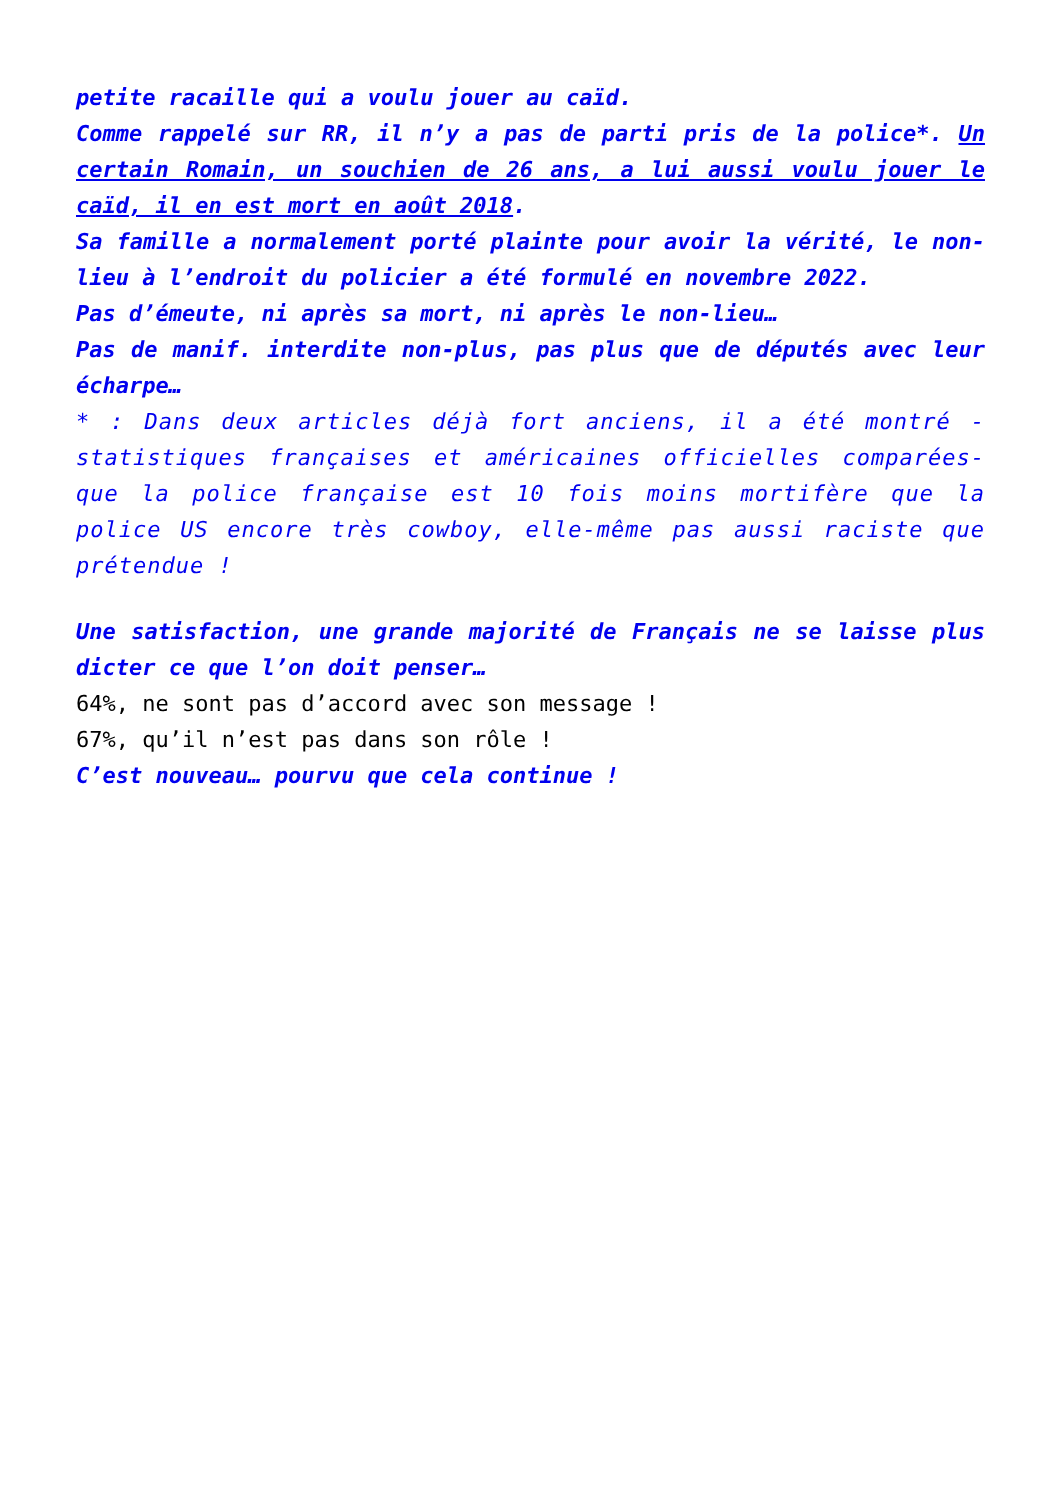petite racaille qui a voulu jouer au caïd.
Comme rappelé sur RR, il n’y a pas de parti pris de la police*. Un certain Romain, un souchien de 26 ans, a lui aussi voulu jouer le caïd, il en est mort en août 2018.
Sa famille a normalement porté plainte pour avoir la vérité, le non-lieu à l’endroit du policier a été formulé en novembre 2022.
Pas d’émeute, ni après sa mort, ni après le non-lieu…
Pas de manif. interdite non-plus, pas plus que de députés avec leur écharpe…
* : Dans deux articles déjà fort anciens, il a été montré - statistiques françaises et américaines officielles comparées- que la police française est 10 fois moins mortifère que la police US encore très cowboy, elle-même pas aussi raciste que prétendue !
Une satisfaction, une grande majorité de Français ne se laisse plus dicter ce que l’on doit penser…
64%, ne sont pas d’accord avec son message !
67%, qu’il n’est pas dans son rôle !
C’est nouveau… pourvu que cela continue !